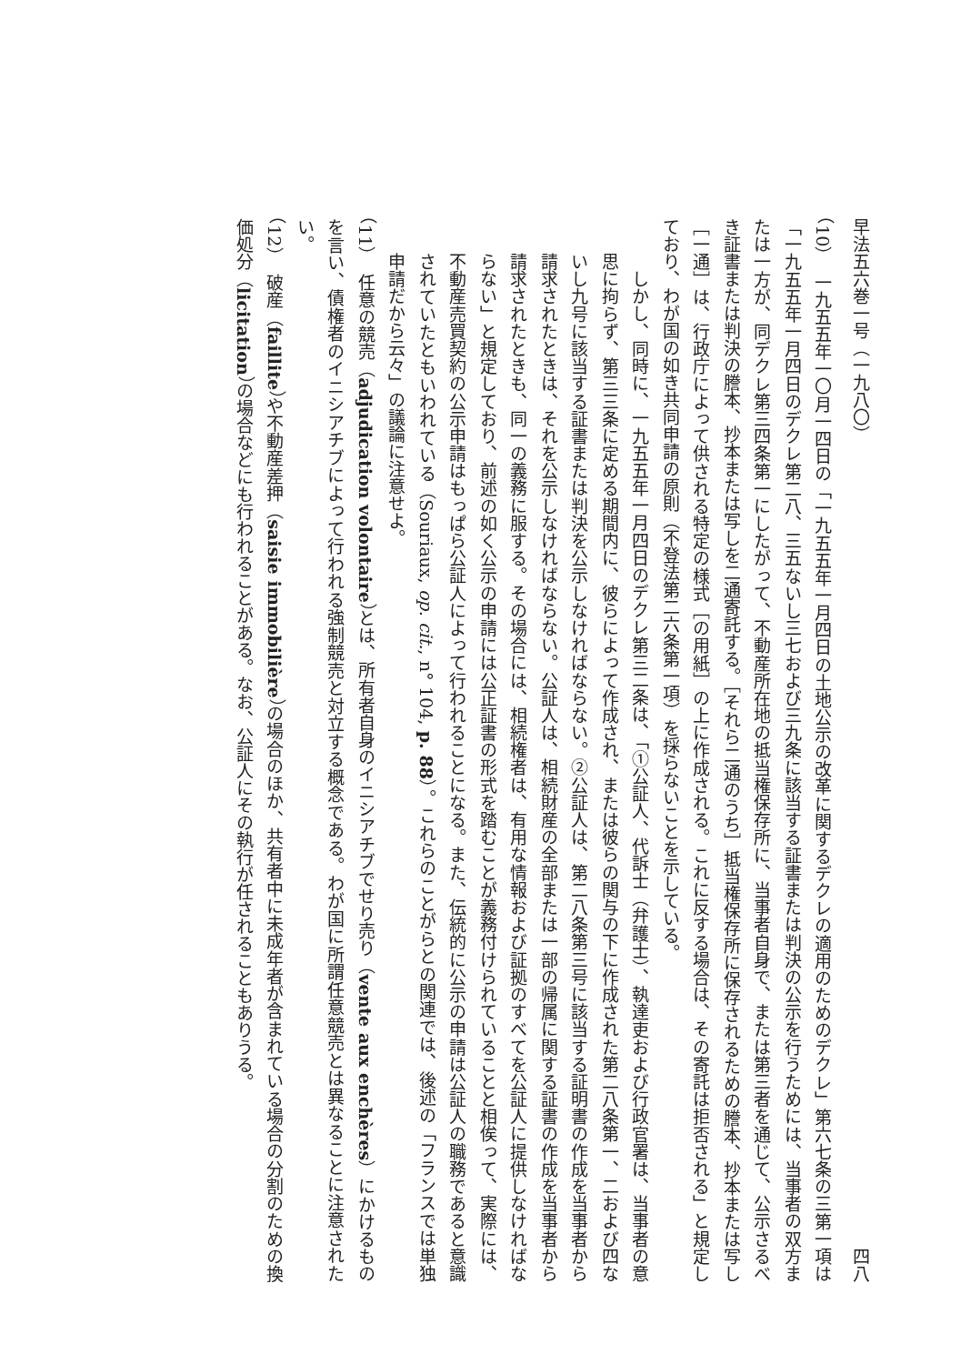早法五六巻一号（一九八〇） 四八
（10）　一九五五年一〇月一四日の「一九五五年一月四日の土地公示の改革に関するデクレの適用のためのデクレ」第六七条の三第一項は「一九五五年一月四日のデクレ第二八、三五ないし三七および三九条に該当する証書または判決の公示を行うためには、当事者の双方または一方が、同デクレ第三四条第一にしたがって、不動産所在地の抵当権保存所に、当事者自身で、または第三者を通じて、公示さるべき証書または判決の謄本、抄本または写しを二通寄託する。［それら二通のうち］抵当権保存所に保存されるための謄本、抄本または写し［一通］は、行政庁によって供される特定の様式［の用紙］の上に作成される。これに反する場合は、その寄託は拒否される」と規定しており、わが国の如き共同申請の原則（不登法第二六条第一項）を採らないことを示している。
しかし、同時に、一九五五年一月四日のデクレ第三二条は、「①公証人、代訴士（弁護士）、執達吏および行政官署は、当事者の意思に拘らず、第三三条に定める期間内に、彼らによって作成され、または彼らの関与の下に作成された第二八条第一、二および四ないし九号に該当する証書または判決を公示しなければならない。②公証人は、第二八条第三号に該当する証明書の作成を当事者から請求されたときは、それを公示しなければならない。公証人は、相続財産の全部または一部の帰属に関する証書の作成を当事者から請求されたときも、同一の義務に服する。その場合には、相続権者は、有用な情報および証拠のすべてを公証人に提供しなければならない」と規定しており、前述の如く公示の申請には公正証書の形式を踏むことが義務付けられていることと相俟って、実際には、不動産売買契約の公示申請はもっぱら公証人によって行われることになる。また、伝統的に公示の申請は公証人の職務であると意識されていたともいわれている（Souriaux, op. cit., n° 104, p. 88）。これらのことがらとの関連では、後述の「フランスでは単独申請だから云々」の議論に注意せよ。
（11）　任意の競売（adjudication volontaire）とは、所有者自身のイニシアチブでせり売り（vente aux enchères）にかけるものを言い、債権者のイニシアチブによって行われる強制競売と対立する概念である。わが国に所謂任意競売とは異なることに注意されたい。
（12）　破産（faillite）や不動産差押（saisie immobilière）の場合のほか、共有者中に未成年者が含まれている場合の分割のための換価処分（licitation）の場合などにも行われることがある。なお、公証人にその執行が任されることもありうる。